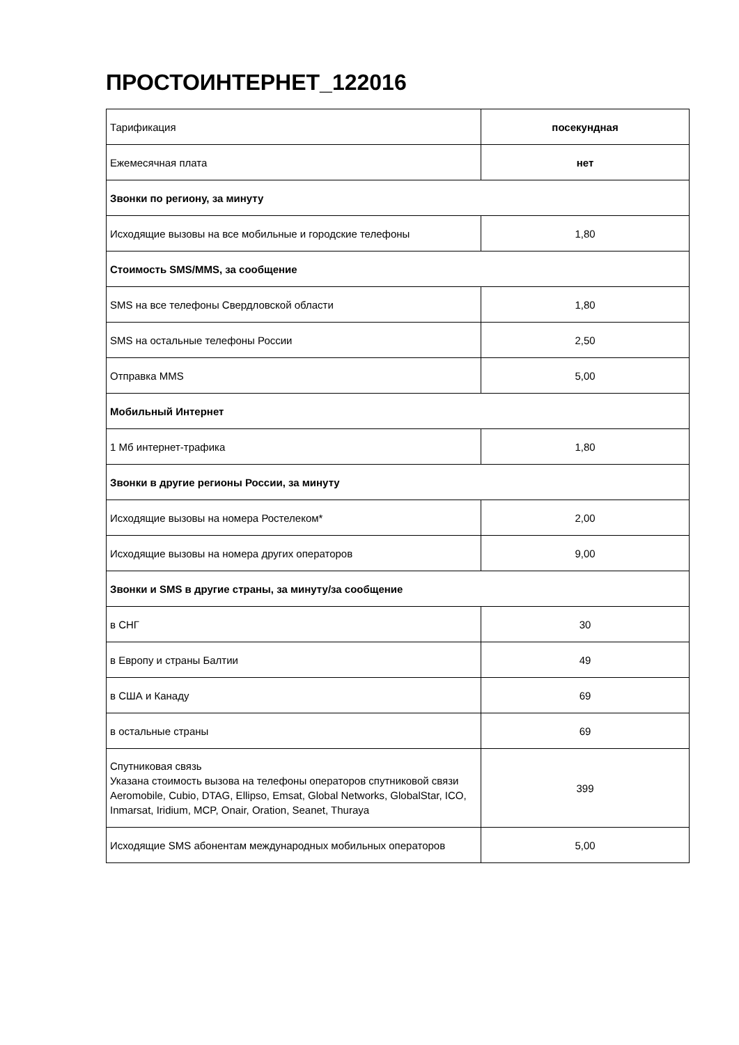ПРОСТОИНТЕРНЕТ_122016
| Тарификация | посекундная |
| Ежемесячная плата | нет |
| Звонки по региону, за минуту | |
| Исходящие вызовы на все мобильные и городские телефоны | 1,80 |
| Стоимость SMS/MMS, за сообщение | |
| SMS на все телефоны Свердловской области | 1,80 |
| SMS на остальные телефоны России | 2,50 |
| Отправка MMS | 5,00 |
| Мобильный Интернет | |
| 1 Мб интернет-трафика | 1,80 |
| Звонки в другие регионы России, за минуту | |
| Исходящие вызовы на номера Ростелеком* | 2,00 |
| Исходящие вызовы на номера других операторов | 9,00 |
| Звонки и SMS в другие страны, за минуту/за сообщение | |
| в СНГ | 30 |
| в Европу и страны Балтии | 49 |
| в США и Канаду | 69 |
| в остальные страны | 69 |
| Спутниковая связь Указана стоимость вызова на телефоны операторов спутниковой связи Aeromobile, Cubio, DTAG, Ellipso, Emsat, Global Networks, GlobalStar, ICO, Inmarsat, Iridium, MCP, Onair, Oration, Seanet, Thuraya | 399 |
| Исходящие SMS абонентам международных мобильных операторов | 5,00 |